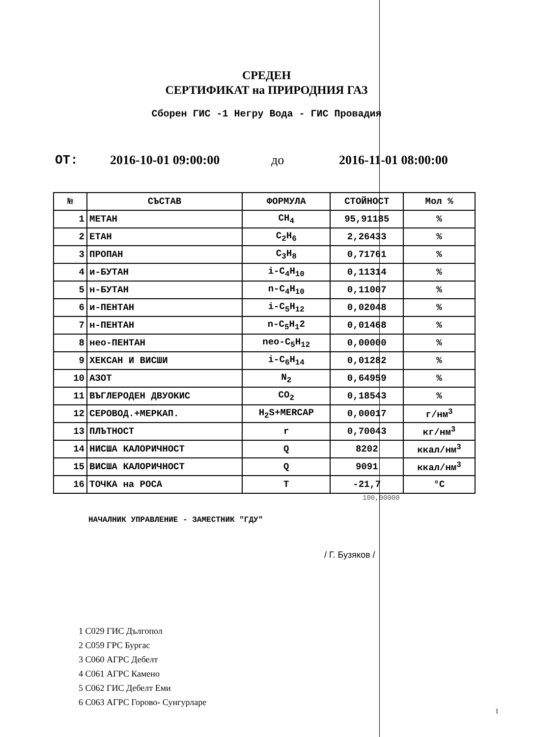СРЕДЕН
СЕРТИФИКАТ на ПРИРОДНИЯ ГАЗ
Сборен ГИС -1 Негру Вода - ГИС Провадия
ОТ: 2016-10-01 09:00:00 до 2016-11-01 08:00:00
| № | СЪСТАВ | ФОРМУЛА | СТОЙНОСТ | Мол % |
| --- | --- | --- | --- | --- |
| 1 | МЕТАН | CH<sub>4</sub> | 95,91185 | % |
| 2 | ЕТАН | C<sub>2</sub>H<sub>6</sub> | 2,26433 | % |
| 3 | ПРОПАН | C<sub>3</sub>H<sub>8</sub> | 0,71761 | % |
| 4 | и-БУТАН | i-C<sub>4</sub>H<sub>10</sub> | 0,11314 | % |
| 5 | н-БУТАН | n-C<sub>4</sub>H<sub>10</sub> | 0,11007 | % |
| 6 | и-ПЕНТАН | i-C<sub>5</sub>H<sub>12</sub> | 0,02048 | % |
| 7 | н-ПЕНТАН | n-C<sub>5</sub>H<sub>1</sub>2 | 0,01468 | % |
| 8 | нео-ПЕНТАН | neo-C<sub>5</sub>H<sub>12</sub> | 0,00000 | % |
| 9 | ХЕКСАН И ВИСШИ | i-C<sub>6</sub>H<sub>14</sub> | 0,01282 | % |
| 10 | АЗОТ | N<sub>2</sub> | 0,64959 | % |
| 11 | ВЪГЛЕРОДЕН ДВУОКИС | CO<sub>2</sub> | 0,18543 | % |
| 12 | СЕРОВОД.+МЕРКАП. | H<sub>2</sub>S+MERCAP | 0,00017 | г/нм<sup>3</sup> |
| 13 | ПЛЪТНОСТ | r | 0,70043 | кг/нм<sup>3</sup> |
| 14 | НИСША КАЛОРИЧНОСТ | Q | 8202 | ккал/нм<sup>3</sup> |
| 15 | ВИСША КАЛОРИЧНОСТ | Q | 9091 | ккал/нм<sup>3</sup> |
| 16 | ТОЧКА на РОСА | T | -21,7 | °C |
100,00000
НАЧАЛНИК УПРАВЛЕНИЕ - ЗАМЕСТНИК "ГДУ"
/ Г. Бузяков /
1 C029 ГИС Дългопол
2 C059 ГРС Бургас
3 C060 АГРС Дебелт
4 C061 АГРС Камено
5 C062 ГИС Дебелт Еми
6 C063 АГРС Горово- Сунгурларе
1